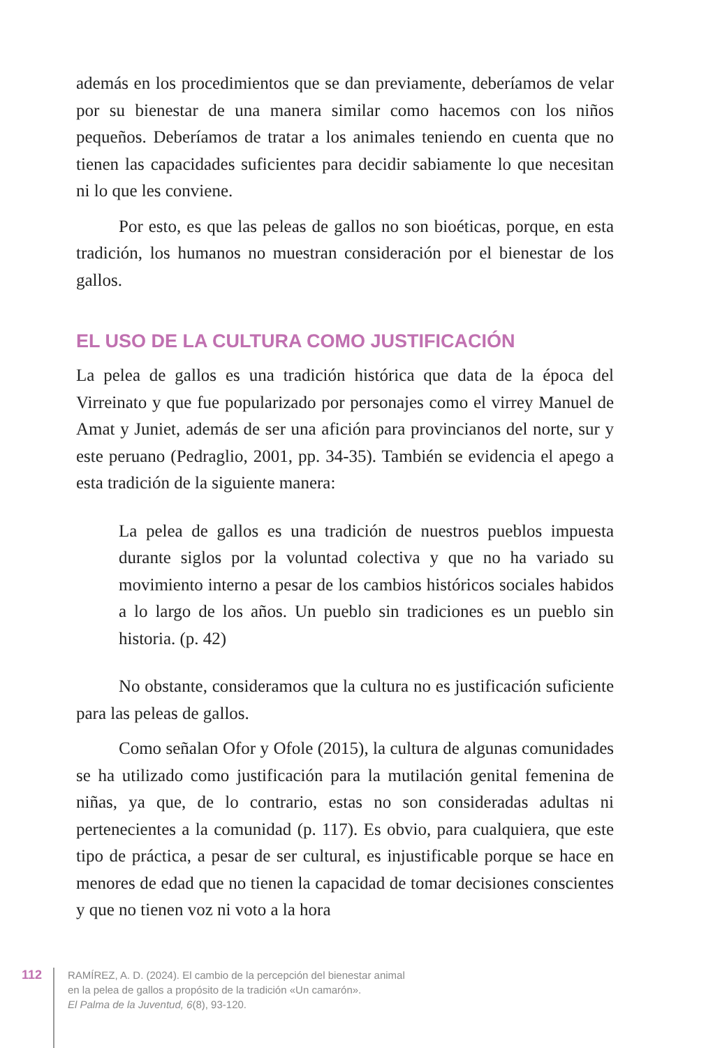además en los procedimientos que se dan previamente, deberíamos de velar por su bienestar de una manera similar como hacemos con los niños pequeños. Deberíamos de tratar a los animales teniendo en cuenta que no tienen las capacidades suficientes para decidir sabiamente lo que necesitan ni lo que les conviene.
Por esto, es que las peleas de gallos no son bioéticas, porque, en esta tradición, los humanos no muestran consideración por el bienestar de los gallos.
EL USO DE LA CULTURA COMO JUSTIFICACIÓN
La pelea de gallos es una tradición histórica que data de la época del Virreinato y que fue popularizado por personajes como el virrey Manuel de Amat y Juniet, además de ser una afición para provincianos del norte, sur y este peruano (Pedraglio, 2001, pp. 34-35). También se evidencia el apego a esta tradición de la siguiente manera:
La pelea de gallos es una tradición de nuestros pueblos impuesta durante siglos por la voluntad colectiva y que no ha variado su movimiento interno a pesar de los cambios históricos sociales habidos a lo largo de los años. Un pueblo sin tradiciones es un pueblo sin historia. (p. 42)
No obstante, consideramos que la cultura no es justificación suficiente para las peleas de gallos.
Como señalan Ofor y Ofole (2015), la cultura de algunas comunidades se ha utilizado como justificación para la mutilación genital femenina de niñas, ya que, de lo contrario, estas no son consideradas adultas ni pertenecientes a la comunidad (p. 117). Es obvio, para cualquiera, que este tipo de práctica, a pesar de ser cultural, es injustificable porque se hace en menores de edad que no tienen la capacidad de tomar decisiones conscientes y que no tienen voz ni voto a la hora
112
RAMÍREZ, A. D. (2024). El cambio de la percepción del bienestar animal
en la pelea de gallos a propósito de la tradición «Un camarón».
El Palma de la Juventud, 6(8), 93-120.